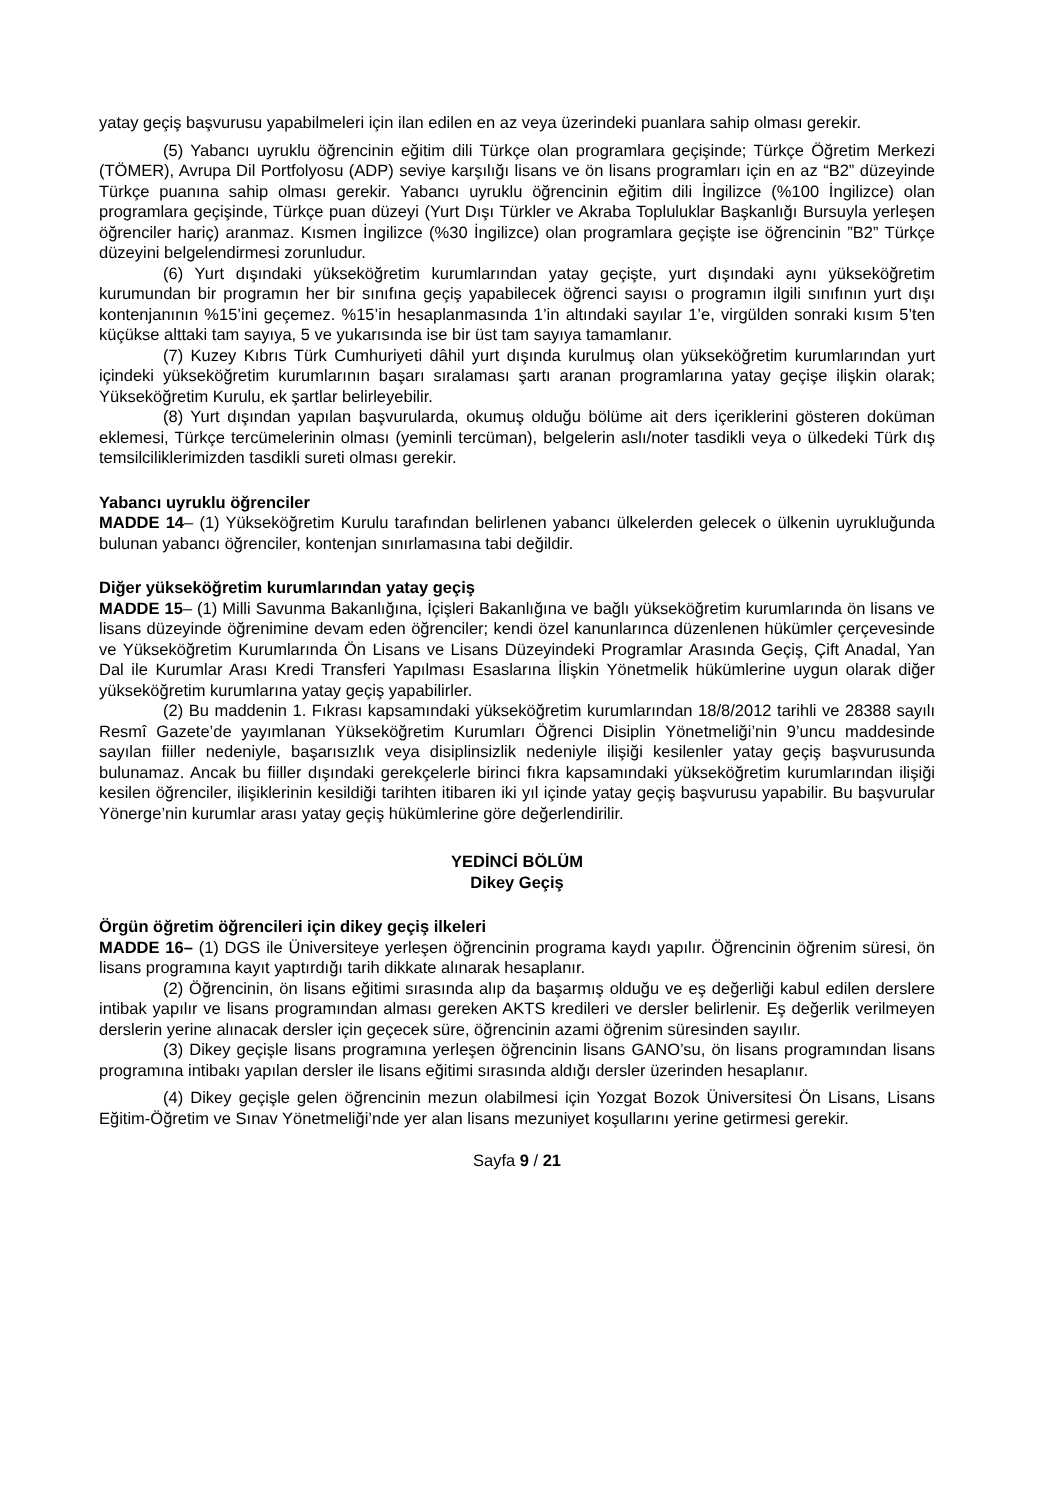yatay geçiş başvurusu yapabilmeleri için ilan edilen en az veya üzerindeki puanlara sahip olması gerekir.
(5) Yabancı uyruklu öğrencinin eğitim dili Türkçe olan programlara geçişinde; Türkçe Öğretim Merkezi (TÖMER), Avrupa Dil Portfolyosu (ADP) seviye karşılığı lisans ve ön lisans programları için en az “B2” düzeyinde Türkçe puanına sahip olması gerekir. Yabancı uyruklu öğrencinin eğitim dili İngilizce (%100 İngilizce) olan programlara geçişinde, Türkçe puan düzeyi (Yurt Dışı Türkler ve Akraba Topluluklar Başkanlığı Bursuyla yerleşen öğrenciler hariç) aranmaz. Kısmen İngilizce (%30 İngilizce) olan programlara geçişte ise öğrencinin ”B2” Türkçe düzeyini belgelendirmesi zorunludur.
(6) Yurt dışındaki yükseköğretim kurumlarından yatay geçişte, yurt dışındaki aynı yükseköğretim kurumundan bir programın her bir sınıfına geçiş yapabilecek öğrenci sayısı o programın ilgili sınıfının yurt dışı kontenjanının %15’ini geçemez. %15’in hesaplanmasında 1’in altındaki sayılar 1’e, virgülden sonraki kısım 5’ten küçükse alttaki tam sayıya, 5 ve yukarısında ise bir üst tam sayıya tamamlanır.
(7) Kuzey Kıbrıs Türk Cumhuriyeti dâhil yurt dışında kurulmuş olan yükseköğretim kurumlarından yurt içindeki yükseköğretim kurumlarının başarı sıralaması şartı aranan programlarına yatay geçişe ilişkin olarak; Yükseköğretim Kurulu, ek şartlar belirleyebilir.
(8) Yurt dışından yapılan başvurularda, okumuş olduğu bölüme ait ders içeriklerini gösteren doküman eklemesi, Türkçe tercümelerinin olması (yeminli tercüman), belgelerin aslı/noter tasdikli veya o ülkedeki Türk dış temsilciliklerimizden tasdikli sureti olması gerekir.
Yabancı uyruklu öğrenciler
MADDE 14– (1) Yükseköğretim Kurulu tarafından belirlenen yabancı ülkelerden gelecek o ülkenin uyrukluğunda bulunan yabancı öğrenciler, kontenjan sınırlamasına tabi değildir.
Diğer yükseköğretim kurumlarından yatay geçiş
MADDE 15– (1) Milli Savunma Bakanlığına, İçişleri Bakanlığına ve bağlı yükseköğretim kurumlarında ön lisans ve lisans düzeyinde öğrenimine devam eden öğrenciler; kendi özel kanunlarınca düzenlenen hükümler çerçevesinde ve Yükseköğretim Kurumlarında Ön Lisans ve Lisans Düzeyindeki Programlar Arasında Geçiş, Çift Anadal, Yan Dal ile Kurumlar Arası Kredi Transferi Yapılması Esaslarına İlişkin Yönetmelik hükümlerine uygun olarak diğer yükseköğretim kurumlarına yatay geçiş yapabilirler.
(2) Bu maddenin 1. Fıkrası kapsamındaki yükseköğretim kurumlarından 18/8/2012 tarihli ve 28388 sayılı Resmî Gazete’de yayımlanan Yükseköğretim Kurumları Öğrenci Disiplin Yönetmeliği’nin 9’uncu maddesinde sayılan fiiller nedeniyle, başarısızlık veya disiplinsizlik nedeniyle ilişiği kesilenler yatay geçiş başvurusunda bulunamaz. Ancak bu fiiller dışındaki gerekçelerle birinci fıkra kapsamındaki yükseköğretim kurumlarından ilişiği kesilen öğrenciler, ilişiklerinin kesildiği tarihten itibaren iki yıl içinde yatay geçiş başvurusu yapabilir. Bu başvurular Yönerge’nin kurumlar arası yatay geçiş hükümlerine göre değerlendirilir.
YEDİNCİ BÖLÜM
Dikey Geçiş
Örgün öğretim öğrencileri için dikey geçiş ilkeleri
MADDE 16– (1) DGS ile Üniversiteye yerleşen öğrencinin programa kaydı yapılır. Öğrencinin öğrenim süresi, ön lisans programına kayıt yaptırdığı tarih dikkate alınarak hesaplanır.
(2) Öğrencinin, ön lisans eğitimi sırasında alıp da başarmış olduğu ve eş değerliği kabul edilen derslere intibak yapılır ve lisans programından alması gereken AKTS kredileri ve dersler belirlenir. Eş değerlik verilmeyen derslerin yerine alınacak dersler için geçecek süre, öğrencinin azami öğrenim süresinden sayılır.
(3) Dikey geçişle lisans programına yerleşen öğrencinin lisans GANO’su, ön lisans programından lisans programına intibakı yapılan dersler ile lisans eğitimi sırasında aldığı dersler üzerinden hesaplanır.
(4) Dikey geçişle gelen öğrencinin mezun olabilmesi için Yozgat Bozok Üniversitesi Ön Lisans, Lisans Eğitim-Öğretim ve Sınav Yönetmeliği’nde yer alan lisans mezuniyet koşullarını yerine getirmesi gerekir.
Sayfa 9 / 21